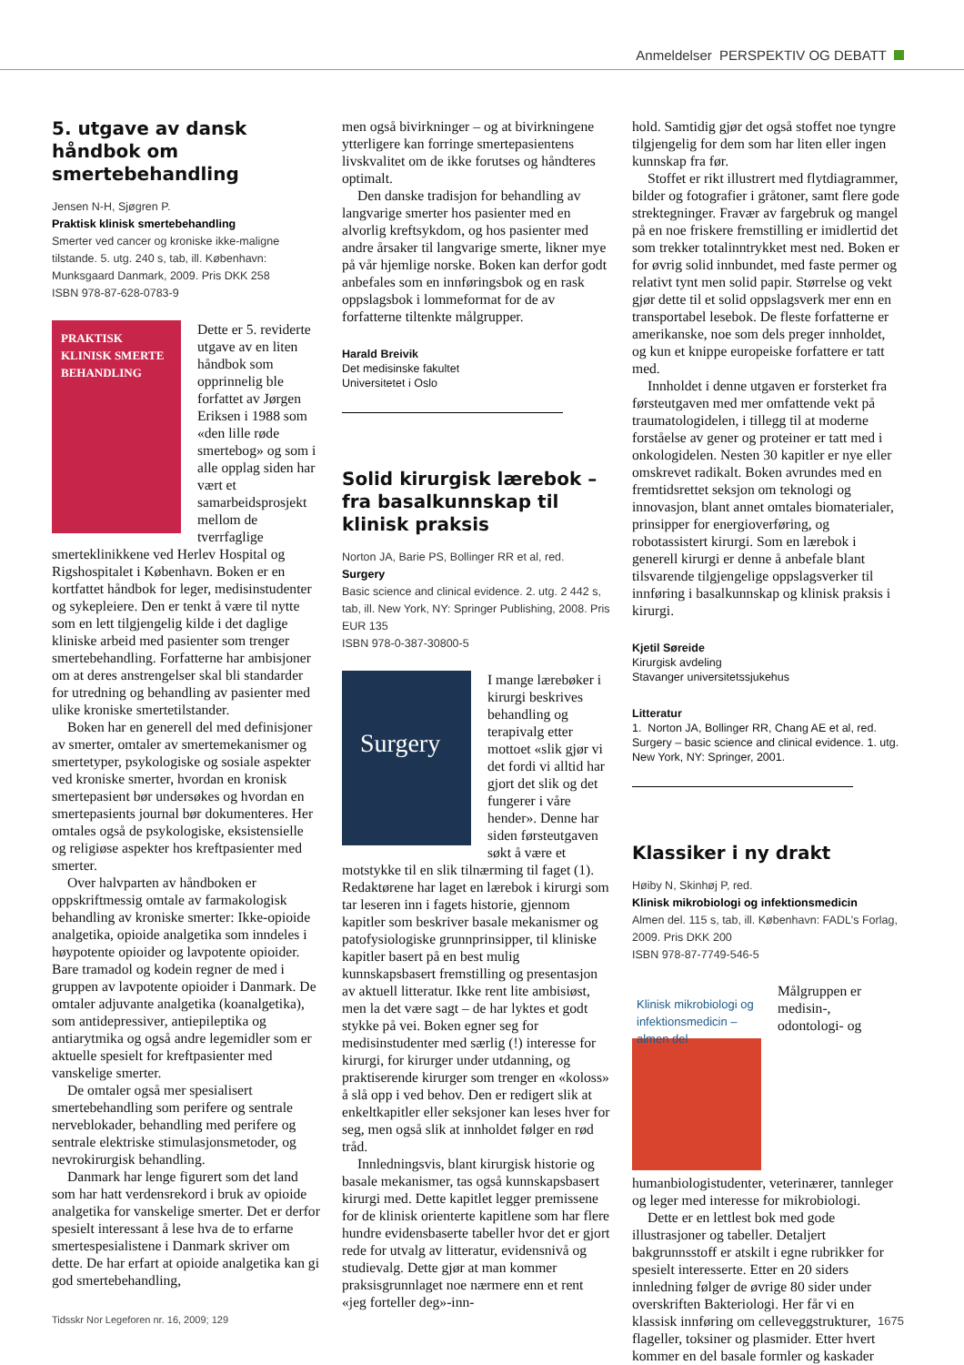Anmeldelser PERSPEKTIV OG DEBATT
5. utgave av dansk håndbok om smertebehandling
Jensen N-H, Sjøgren P.
Praktisk klinisk smertebehandling
Smerter ved cancer og kroniske ikke-maligne tilstande. 5. utg. 240 s, tab, ill. København: Munksgaard Danmark, 2009. Pris DKK 258
ISBN 978-87-628-0783-9
PRAKTISK KLINISK SMERTE BEHANDLING
Dette er 5. reviderte utgave av en liten håndbok som opprinnelig ble forfattet av Jørgen Eriksen i 1988 som «den lille røde smertebog» og som i alle opplag siden har vært et samarbeidsprosjekt mellom de tverrfaglige smerteklinikkene ved Herlev Hospital og Rigshospitalet i København. Boken er en kortfattet håndbok for leger, medisinstudenter og sykepleiere. Den er tenkt å være til nytte som en lett tilgjengelig kilde i det daglige kliniske arbeid med pasienter som trenger smertebehandling. Forfatterne har ambisjoner om at deres anstrengelser skal bli standarder for utredning og behandling av pasienter med ulike kroniske smertetilstander.
Boken har en generell del med definisjoner av smerter, omtaler av smertemekanismer og smertetyper, psykologiske og sosiale aspekter ved kroniske smerter, hvordan en kronisk smertepasient bør undersøkes og hvordan en smertepasients journal bør dokumenteres. Her omtales også de psykologiske, eksistensielle og religiøse aspekter hos kreftpasienter med smerter.
Over halvparten av håndboken er oppskriftmessig omtale av farmakologisk behandling av kroniske smerter: Ikke-opioide analgetika, opioide analgetika som inndeles i høypotente opioider og lavpotente opioider. Bare tramadol og kodein regner de med i gruppen av lavpotente opioider i Danmark. De omtaler adjuvante analgetika (koanalgetika), som antidepressiver, antiepileptika og antiarytmika og også andre legemidler som er aktuelle spesielt for kreftpasienter med vanskelige smerter.
De omtaler også mer spesialisert smertebehandling som perifere og sentrale nerveblokader, behandling med perifere og sentrale elektriske stimulasjonsmetoder, og nevrokirurgisk behandling.
Danmark har lenge figurert som det land som har hatt verdensrekord i bruk av opioide analgetika for vanskelige smerter. Det er derfor spesielt interessant å lese hva de to erfarne smertespesialistene i Danmark skriver om dette. De har erfart at opioide analgetika kan gi god smertebehandling,
men også bivirkninger – og at bivirkningene ytterligere kan forringe smertepasientens livskvalitet om de ikke forutses og håndteres optimalt.
Den danske tradisjon for behandling av langvarige smerter hos pasienter med en alvorlig kreftsykdom, og hos pasienter med andre årsaker til langvarige smerte, likner mye på vår hjemlige norske. Boken kan derfor godt anbefales som en innføringsbok og en rask oppslagsbok i lommeformat for de av forfatterne tiltenkte målgrupper.
Harald Breivik
Det medisinske fakultet
Universitetet i Oslo
Solid kirurgisk lærebok – fra basalkunnskap til klinisk praksis
Norton JA, Barie PS, Bollinger RR et al, red.
Surgery
Basic science and clinical evidence. 2. utg. 2 442 s, tab, ill. New York, NY: Springer Publishing, 2008. Pris EUR 135
ISBN 978-0-387-30800-5
Surgery
I mange lærebøker i kirurgi beskrives behandling og terapivalg etter mottoet «slik gjør vi det fordi vi alltid har gjort det slik og det fungerer i våre hender». Denne har siden førsteutgaven søkt å være et motstykke til en slik tilnærming til faget (1). Redaktørene har laget en lærebok i kirurgi som tar leseren inn i fagets historie, gjennom kapitler som beskriver basale mekanismer og patofysiologiske grunnprinsipper, til kliniske kapitler basert på en best mulig kunnskapsbasert fremstilling og presentasjon av aktuell litteratur. Ikke rent lite ambisiøst, men la det være sagt – de har lyktes et godt stykke på vei. Boken egner seg for medisinstudenter med særlig (!) interesse for kirurgi, for kirurger under utdanning, og praktiserende kirurger som trenger en «koloss» å slå opp i ved behov. Den er redigert slik at enkeltkapitler eller seksjoner kan leses hver for seg, men også slik at innholdet følger en rød tråd.
Innledningsvis, blant kirurgisk historie og basale mekanismer, tas også kunnskapsbasert kirurgi med. Dette kapitlet legger premissene for de klinisk orienterte kapitlene som har flere hundre evidensbaserte tabeller hvor det er gjort rede for utvalg av litteratur, evidensnivå og studievalg. Dette gjør at man kommer praksisgrunnlaget noe nærmere enn et rent «jeg forteller deg»-inn-
hold. Samtidig gjør det også stoffet noe tyngre tilgjengelig for dem som har liten eller ingen kunnskap fra før.
Stoffet er rikt illustrert med flytdiagrammer, bilder og fotografier i gråtoner, samt flere gode strektegninger. Fravær av fargebruk og mangel på en noe friskere fremstilling er imidlertid det som trekker totalinntrykket mest ned. Boken er for øvrig solid innbundet, med faste permer og relativt tynt men solid papir. Størrelse og vekt gjør dette til et solid oppslagsverk mer enn en transportabel lesebok. De fleste forfatterne er amerikanske, noe som dels preger innholdet, og kun et knippe europeiske forfattere er tatt med.
Innholdet i denne utgaven er forsterket fra førsteutgaven med mer omfattende vekt på traumatologidelen, i tillegg til at moderne forståelse av gener og proteiner er tatt med i onkologidelen. Nesten 30 kapitler er nye eller omskrevet radikalt. Boken avrundes med en fremtidsrettet seksjon om teknologi og innovasjon, blant annet omtales biomaterialer, prinsipper for energioverføring, og robotassistert kirurgi. Som en lærebok i generell kirurgi er denne å anbefale blant tilsvarende tilgjengelige oppslagsverker til innføring i basalkunnskap og klinisk praksis i kirurgi.
Kjetil Søreide
Kirurgisk avdeling
Stavanger universitetssjukehus
Litteratur
1. Norton JA, Bollinger RR, Chang AE et al, red. Surgery – basic science and clinical evidence. 1. utg. New York, NY: Springer, 2001.
Klassiker i ny drakt
Høiby N, Skinhøj P, red.
Klinisk mikrobiologi og infektionsmedicin
Almen del. 115 s, tab, ill. København: FADL's Forlag, 2009. Pris DKK 200
ISBN 978-87-7749-546-5
Klinisk mikrobiologi og infektionsmedicin – almen del
Målgruppen er medisin-, odontologi- og humanbiologistudenter, veterinærer, tannleger og leger med interesse for mikrobiologi.
Dette er en lettlest bok med gode illustrasjoner og tabeller. Detaljert bakgrunnsstoff er atskilt i egne rubrikker for spesielt interesserte. Etter en 20 siders innledning følger de øvrige 80 sider under overskriften Bakteriologi. Her får vi en klassisk innføring om celleveggstrukturer, flageller, toksiner og plasmider. Etter hvert kommer en del basale formler og kaskader
Tidsskr Nor Legeforen nr. 16, 2009; 129 1675